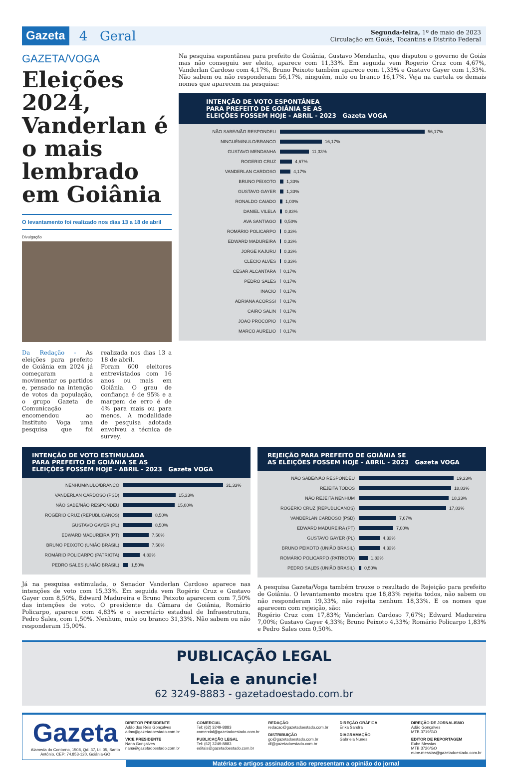Gazeta 4 Geral
Segunda-feira, 1º de maio de 2023
Circulação em Goiás, Tocantins e Distrito Federal
GAZETA/VOGA
Eleições 2024, Vanderlan é o mais lembrado em Goiânia
O levantamento foi realizado nos dias 13 a 18 de abril
Divulgação
Da Redação - As eleições para prefeito de Goiânia em 2024 já começaram a movimentar os partidos e, pensado na intenção de votos da população, o grupo Gazeta de Comunicação encomendou ao Instituto Voga uma pesquisa que foi realizada nos dias 13 a 18 de abril.
Foram 600 eleitores entrevistados com 16 anos ou mais em Goiânia. O grau de confiança é de 95% e a margem de erro é de 4% para mais ou para menos. A modalidade de pesquisa adotada envolveu a técnica de survey.
Na pesquisa espontânea para prefeito de Goiânia, Gustavo Mendanha, que disputou o governo de Goiás mas não conseguiu ser eleito, aparece com 11,33%. Em seguida vem Rogerio Cruz com 4,67%, Vanderlan Cardoso com 4,17%, Bruno Peixoto também aparece com 1,33% e Gustavo Gayer com 1,33%. Não sabem ou não responderam 56,17%, ninguém, nulo ou branco 16,17%. Veja na cartela os demais nomes que aparecem na pesquisa:
INTENÇÃO DE VOTO ESPONTÂNEA
PARA PREFEITO DE GOIÂNIA SE AS
ELEIÇÕES FOSSEM HOJE - ABRIL - 2023 Gazeta VOGA
NÃO SABE/NÃO RESPONDEU 56,17%
NINGUÉM/NULO/BRANCO 16,17%
GUSTAVO MENDANHA 11,33%
ROGERIO CRUZ 4,67%
VANDERLAN CARDOSO 4,17%
BRUNO PEIXOTO 1,33%
GUSTAVO GAYER 1,33%
RONALDO CAIADO 1,00%
DANIEL VILELA 0,83%
AVA SANTIAGO 0,50%
ROMÁRIO POLICARPO 0,33%
EDWARD MADUREIRA 0,33%
JORGE KAJURU 0,33%
CLECIO ALVES 0,33%
CESAR ALCANTARA 0,17%
PEDRO SALES 0,17%
INACIO 0,17%
ADRIANA ACORSSI 0,17%
CAIRO SALIN 0,17%
JOAO PROCOPIO 0,17%
MARCO AURELIO 0,17%
INTENÇÃO DE VOTO ESTIMULADA
PARA PREFEITO DE GOIÂNIA SE AS
ELEIÇÕES FOSSEM HOJE - ABRIL - 2023 Gazeta VOGA
NENHUM/NULO/BRANCO 31,33%
VANDERLAN CARDOSO (PSD) 15,33%
NÃO SABE/NÃO RESPONDEU 15,00%
ROGÉRIO CRUZ (REPUBLICANOS) 8,50%
GUSTAVO GAYER (PL) 8,50%
EDWARD MADUREIRA (PT) 7,50%
BRUNO PEIXOTO (UNIÃO BRASIL) 7,50%
ROMÁRIO POLICARPO (PATRIOTA) 4,83%
PEDRO SALES (UNIÃO BRASIL) 1,50%
Já na pesquisa estimulada, o Senador Vanderlan Cardoso aparece nas intenções de voto com 15,33%. Em seguida vem Rogério Cruz e Gustavo Gayer com 8,50%, Edward Madureira e Bruno Peixoto aparecem com 7,50% das intenções de voto. O presidente da Câmara de Goiânia, Romário Policarpo, aparece com 4,83% e o secretário estadual de Infraestrutura, Pedro Sales, com 1,50%. Nenhum, nulo ou branco 31,33%. Não sabem ou não responderam 15,00%.
REJEIÇÃO PARA PREFEITO DE GOIÂNIA SE
AS ELEIÇÕES FOSSEM HOJE - ABRIL - 2023 Gazeta VOGA
NÃO SABE/NÃO RESPONDEU 19,33%
REJEITA TODOS 18,83%
NÃO REJEITA NENHUM 18,33%
ROGÉRIO CRUZ (REPUBLICANOS) 17,83%
VANDERLAN CARDOSO (PSD) 7,67%
EDWARD MADUREIRA (PT) 7,00%
GUSTAVO GAYER (PL) 4,33%
BRUNO PEIXOTO (UNIÃO BRASIL) 4,33%
ROMÁRIO POLICARPO (PATRIOTA) 1,83%
PEDRO SALES (UNIÃO BRASIL) 0,50%
A pesquisa Gazeta/Voga também trouxe o resultado de Rejeição para prefeito de Goiânia. O levantamento mostra que 18,83% rejeita todos, não sabem ou não responderam 19,33%, não rejeita nenhum 18,33%. E os nomes que aparecem com rejeição, são:
Rogério Cruz com 17,83%; Vanderlan Cardoso 7,67%; Edward Madureira 7,00%; Gustavo Gayer 4,33%; Bruno Peixoto 4,33%; Romário Policarpo 1,83% e Pedro Sales com 0,50%.
PUBLICAÇÃO LEGAL
Leia e anuncie!
62 3249-8883 - gazetadoestado.com.br
Gazeta
Alameda do Contorno, 1508, Qd. 37, Lt. 05, Santo Antônio, CEP: 74.853-120, Goiânia-GO
DIRETOR PRESIDENTE
Adão dos Reis Gonçalves
adao@gazetadoestado.com.br
VICE PRESIDENTE
Nana Gonçalves
nana@gazetadoestado.com.br
COMERCIAL
Tel: (62) 3249-8883
comercial@gazetadoestado.com.br
PUBLICAÇÃO LEGAL
Tel: (62) 3249-8883
editais@gazetadoestado.com.br
REDAÇÃO
redacao@gazetadoestado.com.br
DISTRIBUIÇÃO
go@gazetadoestado.com.br
df@gazetadoestado.com.br
DIREÇÃO GRÁFICA
Érika Sandra
DIAGRAMAÇÃO
Gabriela Nunes
DIREÇÃO DE JORNALISMO
Adão Gonçalves
MTB 3719/GO
EDITOR DE REPORTAGEM
Eube Messias
MTB 3720/GO
eube.messias@gazetadoestado.com.br
Matérias e artigos assinados não representam a opinião do jornal